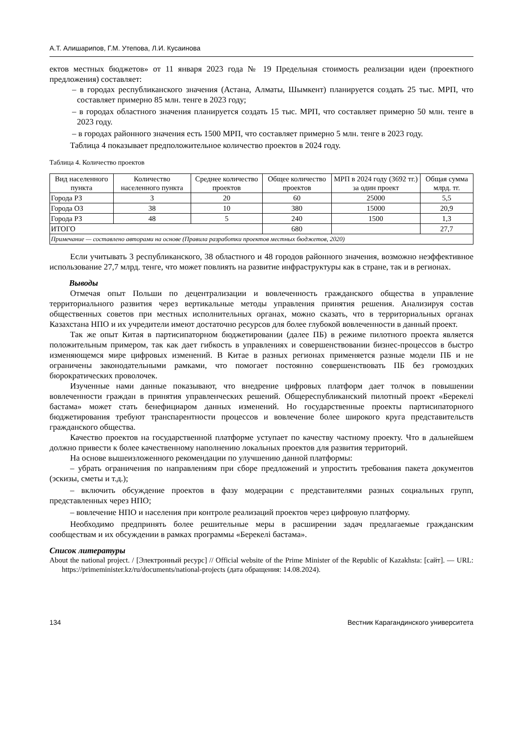А.Т. Алишарипов, Г.М. Утепова, Л.И. Кусаинова
ектов местных бюджетов» от 11 января 2023 года № 19 Предельная стоимость реализации идеи (проектного предложения) составляет:
– в городах республиканского значения (Астана, Алматы, Шымкент) планируется создать 25 тыс. МРП, что составляет примерно 85 млн. тенге в 2023 году;
– в городах областного значения планируется создать 15 тыс. МРП, что составляет примерно 50 млн. тенге в 2023 году.
– в городах районного значения есть 1500 МРП, что составляет примерно 5 млн. тенге в 2023 году.
Таблица 4 показывает предположительное количество проектов в 2024 году.
Таблица 4. Количество проектов
| Вид населенного пункта | Количество населенного пункта | Среднее количество проектов | Общее количество проектов | МРП в 2024 году (3692 тг.) за один проект | Общая сумма млрд. тг. |
| --- | --- | --- | --- | --- | --- |
| Города РЗ | 3 | 20 | 60 | 25000 | 5,5 |
| Города ОЗ | 38 | 10 | 380 | 15000 | 20,9 |
| Города РЗ | 48 | 5 | 240 | 1500 | 1,3 |
| ИТОГО | | | 680 | | 27,7 |
| Примечание — составлено авторами на основе (Правила разработки проектов местных бюджетов, 2020) | | | | | |
Если учитывать 3 республиканского, 38 областного и 48 городов районного значения, возможно неэффективное использование 27,7 млрд. тенге, что может повлиять на развитие инфраструктуры как в стране, так и в регионах.
Выводы
Отмечая опыт Польши по децентрализации и вовлеченность гражданского общества в управление территориального развития через вертикальные методы управления принятия решения. Анализируя состав общественных советов при местных исполнительных органах, можно сказать, что в территориальных органах Казахстана НПО и их учредители имеют достаточно ресурсов для более глубокой вовлеченности в данный проект.
Так же опыт Китая в партисипаторном бюджетировании (далее ПБ) в режиме пилотного проекта является положительным примером, так как дает гибкость в управлениях и совершенствовании бизнес-процессов в быстро изменяющемся мире цифровых изменений. В Китае в разных регионах применяется разные модели ПБ и не ограничены законодательными рамками, что помогает постоянно совершенствовать ПБ без громоздких бюрократических проволочек.
Изученные нами данные показывают, что внедрение цифровых платформ дает толчок в повышении вовлеченности граждан в принятия управленческих решений. Общереспубликанский пилотный проект «Берекелі бастама» может стать бенефициаром данных изменений. Но государственные проекты партисипаторного бюджетирования требуют транспарентности процессов и вовлечение более широкого круга представительств гражданского общества.
Качество проектов на государственной платформе уступает по качеству частному проекту. Что в дальнейшем должно привести к более качественному наполнению локальных проектов для развития территорий.
На основе вышеизложенного рекомендации по улучшению данной платформы:
– убрать ограничения по направлениям при сборе предложений и упростить требования пакета документов (эскизы, сметы и т.д.);
– включить обсуждение проектов в фазу модерации с представителями разных социальных групп, представленных через НПО;
– вовлечение НПО и населения при контроле реализаций проектов через цифровую платформу.
Необходимо предпринять более решительные меры в расширении задач предлагаемые гражданским сообществам и их обсуждении в рамках программы «Берекелі бастама».
Список литературы
About the national project. / [Электронный ресурс] // Official website of the Prime Minister of the Republic of Kazakhsta: [сайт]. — URL: https://primeminister.kz/ru/documents/national-projects (дата обращения: 14.08.2024).
134 Вестник Карагандинского университета